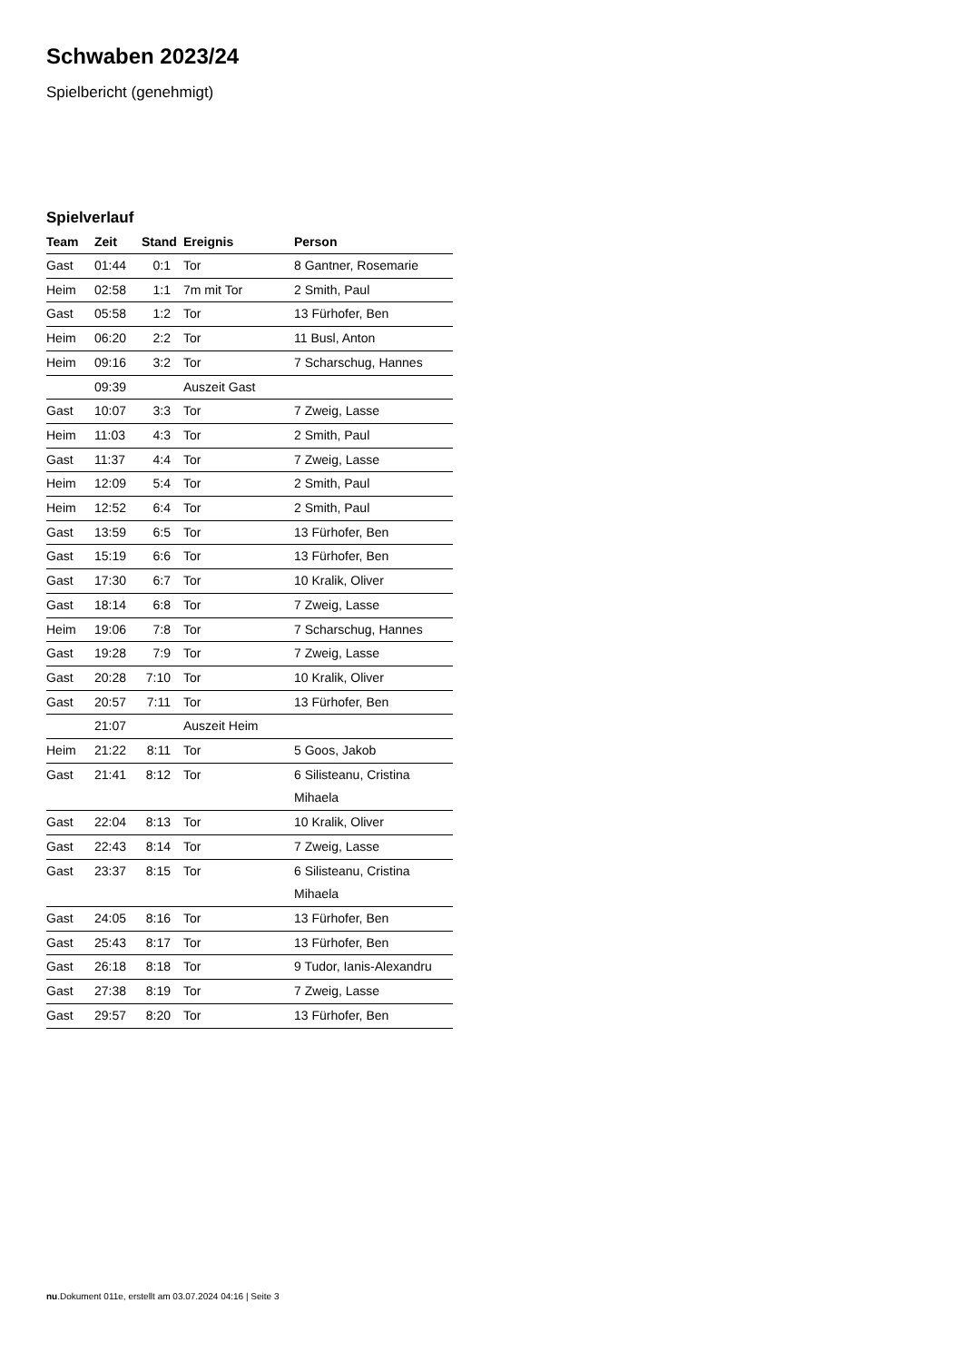Schwaben 2023/24
Spielbericht (genehmigt)
Spielverlauf
| Team | Zeit | Stand | Ereignis | Person |
| --- | --- | --- | --- | --- |
| Gast | 01:44 | 0:1 | Tor | 8 Gantner, Rosemarie |
| Heim | 02:58 | 1:1 | 7m mit Tor | 2 Smith, Paul |
| Gast | 05:58 | 1:2 | Tor | 13 Fürhofer, Ben |
| Heim | 06:20 | 2:2 | Tor | 11 Busl, Anton |
| Heim | 09:16 | 3:2 | Tor | 7 Scharschug, Hannes |
| | 09:39 | | Auszeit Gast | |
| Gast | 10:07 | 3:3 | Tor | 7 Zweig, Lasse |
| Heim | 11:03 | 4:3 | Tor | 2 Smith, Paul |
| Gast | 11:37 | 4:4 | Tor | 7 Zweig, Lasse |
| Heim | 12:09 | 5:4 | Tor | 2 Smith, Paul |
| Heim | 12:52 | 6:4 | Tor | 2 Smith, Paul |
| Gast | 13:59 | 6:5 | Tor | 13 Fürhofer, Ben |
| Gast | 15:19 | 6:6 | Tor | 13 Fürhofer, Ben |
| Gast | 17:30 | 6:7 | Tor | 10 Kralik, Oliver |
| Gast | 18:14 | 6:8 | Tor | 7 Zweig, Lasse |
| Heim | 19:06 | 7:8 | Tor | 7 Scharschug, Hannes |
| Gast | 19:28 | 7:9 | Tor | 7 Zweig, Lasse |
| Gast | 20:28 | 7:10 | Tor | 10 Kralik, Oliver |
| Gast | 20:57 | 7:11 | Tor | 13 Fürhofer, Ben |
| | 21:07 | | Auszeit Heim | |
| Heim | 21:22 | 8:11 | Tor | 5 Goos, Jakob |
| Gast | 21:41 | 8:12 | Tor | 6 Silisteanu, Cristina Mihaela |
| Gast | 22:04 | 8:13 | Tor | 10 Kralik, Oliver |
| Gast | 22:43 | 8:14 | Tor | 7 Zweig, Lasse |
| Gast | 23:37 | 8:15 | Tor | 6 Silisteanu, Cristina Mihaela |
| Gast | 24:05 | 8:16 | Tor | 13 Fürhofer, Ben |
| Gast | 25:43 | 8:17 | Tor | 13 Fürhofer, Ben |
| Gast | 26:18 | 8:18 | Tor | 9 Tudor, Ianis-Alexandru |
| Gast | 27:38 | 8:19 | Tor | 7 Zweig, Lasse |
| Gast | 29:57 | 8:20 | Tor | 13 Fürhofer, Ben |
nu.Dokument 011e, erstellt am 03.07.2024 04:16 | Seite 3